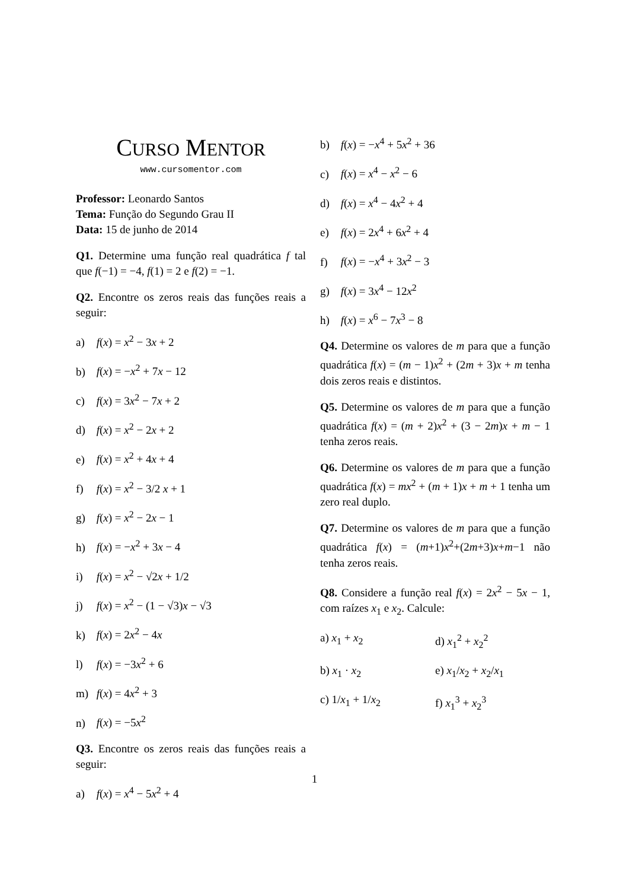CURSO MENTOR
www.cursomentor.com
Professor: Leonardo Santos
Tema: Função do Segundo Grau II
Data: 15 de junho de 2014
Q1. Determine uma função real quadrática f tal que f(−1) = −4, f(1) = 2 e f(2) = −1.
Q2. Encontre os zeros reais das funções reais a seguir:
a) f(x) = x<sup>2</sup> − 3x + 2
b) f(x) = −x<sup>2</sup> + 7x − 12
c) f(x) = 3x<sup>2</sup> − 7x + 2
d) f(x) = x<sup>2</sup> − 2x + 2
e) f(x) = x<sup>2</sup> + 4x + 4
f) f(x) = x<sup>2</sup> − 3/2 x + 1
g) f(x) = x<sup>2</sup> − 2x − 1
h) f(x) = −x<sup>2</sup> + 3x − 4
i) f(x) = x<sup>2</sup> − √2x + 1/2
j) f(x) = x<sup>2</sup> − (1 − √3)x − √3
k) f(x) = 2x<sup>2</sup> − 4x
l) f(x) = −3x<sup>2</sup> + 6
m) f(x) = 4x<sup>2</sup> + 3
n) f(x) = −5x<sup>2</sup>
Q3. Encontre os zeros reais das funções reais a seguir:
a) f(x) = x<sup>4</sup> − 5x<sup>2</sup> + 4
b) f(x) = −x<sup>4</sup> + 5x<sup>2</sup> + 36
c) f(x) = x<sup>4</sup> − x<sup>2</sup> − 6
d) f(x) = x<sup>4</sup> − 4x<sup>2</sup> + 4
e) f(x) = 2x<sup>4</sup> + 6x<sup>2</sup> + 4
f) f(x) = −x<sup>4</sup> + 3x<sup>2</sup> − 3
g) f(x) = 3x<sup>4</sup> − 12x<sup>2</sup>
h) f(x) = x<sup>6</sup> − 7x<sup>3</sup> − 8
Q4. Determine os valores de m para que a função quadrática f(x) = (m − 1)x<sup>2</sup> + (2m + 3)x + m tenha dois zeros reais e distintos.
Q5. Determine os valores de m para que a função quadrática f(x) = (m + 2)x<sup>2</sup> + (3 − 2m)x + m − 1 tenha zeros reais.
Q6. Determine os valores de m para que a função quadrática f(x) = mx<sup>2</sup> + (m + 1)x + m + 1 tenha um zero real duplo.
Q7. Determine os valores de m para que a função quadrática f(x) = (m+1)x<sup>2</sup>+(2m+3)x+m−1 não tenha zeros reais.
Q8. Considere a função real f(x) = 2x<sup>2</sup> − 5x − 1, com raízes x<sub>1</sub> e x<sub>2</sub>. Calcule:
a) x<sub>1</sub> + x<sub>2</sub> d) x<sub>1</sub><sup>2</sup> + x<sub>2</sub><sup>2</sup>
b) x<sub>1</sub> · x<sub>2</sub> e) x<sub>1</sub>/x<sub>2</sub> + x<sub>2</sub>/x<sub>1</sub>
c) 1/x<sub>1</sub> + 1/x<sub>2</sub> f) x<sub>1</sub><sup>3</sup> + x<sub>2</sub><sup>3</sup>
1